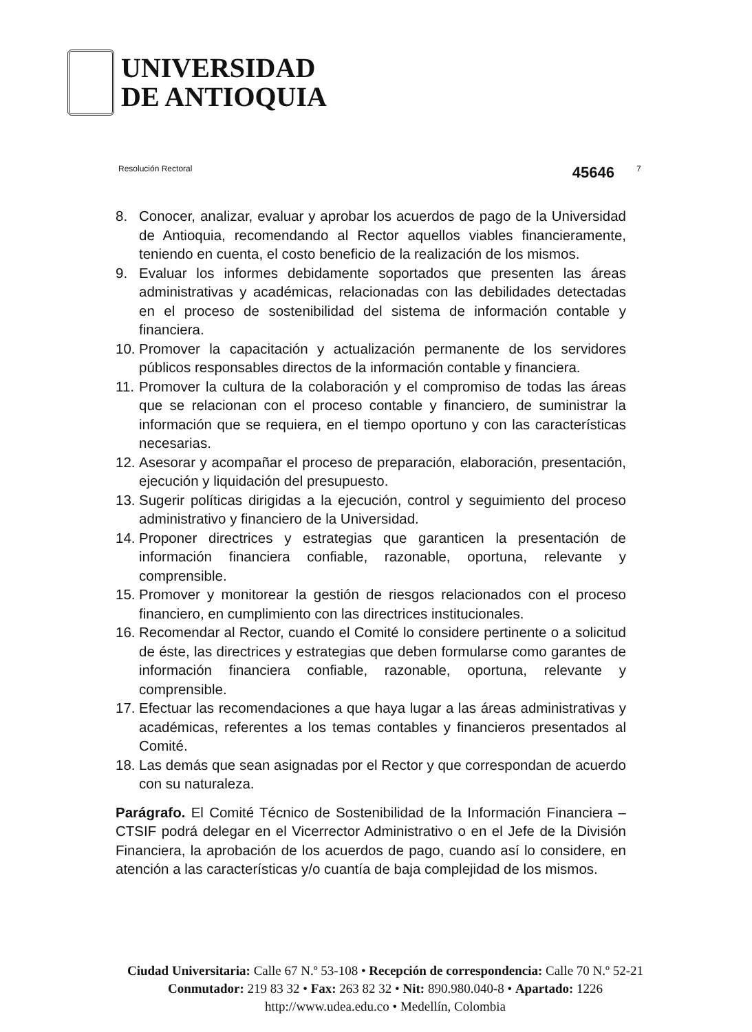UNIVERSIDAD
DE ANTIOQUIA
Resolución Rectoral 45646 7
8. Conocer, analizar, evaluar y aprobar los acuerdos de pago de la Universidad de Antioquia, recomendando al Rector aquellos viables financieramente, teniendo en cuenta, el costo beneficio de la realización de los mismos.
9. Evaluar los informes debidamente soportados que presenten las áreas administrativas y académicas, relacionadas con las debilidades detectadas en el proceso de sostenibilidad del sistema de información contable y financiera.
10.
Promover la capacitación y actualización permanente de los servidores públicos responsables directos de la información contable y financiera.
11.
Promover la cultura de la colaboración y el compromiso de todas las áreas que se relacionan con el proceso contable y financiero, de suministrar la información que se requiera, en el tiempo oportuno y con las características necesarias.
12.
Asesorar y acompañar el proceso de preparación, elaboración, presentación, ejecución y liquidación del presupuesto.
13.
Sugerir políticas dirigidas a la ejecución, control y seguimiento del proceso administrativo y financiero de la Universidad.
14.
Proponer directrices y estrategias que garanticen la presentación de información financiera confiable, razonable, oportuna, relevante y comprensible.
15.
Promover y monitorear la gestión de riesgos relacionados con el proceso financiero, en cumplimiento con las directrices institucionales.
16.
Recomendar al Rector, cuando el Comité lo considere pertinente o a solicitud de éste, las directrices y estrategias que deben formularse como garantes de información financiera confiable, razonable, oportuna, relevante y comprensible.
17.
Efectuar las recomendaciones a que haya lugar a las áreas administrativas y académicas, referentes a los temas contables y financieros presentados al Comité.
18.
Las demás que sean asignadas por el Rector y que correspondan de acuerdo con su naturaleza.
Parágrafo. El Comité Técnico de Sostenibilidad de la Información Financiera – CTSIF podrá delegar en el Vicerrector Administrativo o en el Jefe de la División Financiera, la aprobación de los acuerdos de pago, cuando así lo considere, en atención a las características y/o cuantía de baja complejidad de los mismos.
Ciudad Universitaria: Calle 67 N.º 53-108 • Recepción de correspondencia: Calle 70 N.º 52-21
Conmutador: 219 83 32 • Fax: 263 82 32 • Nit: 890.980.040-8 • Apartado: 1226
http://www.udea.edu.co • Medellín, Colombia